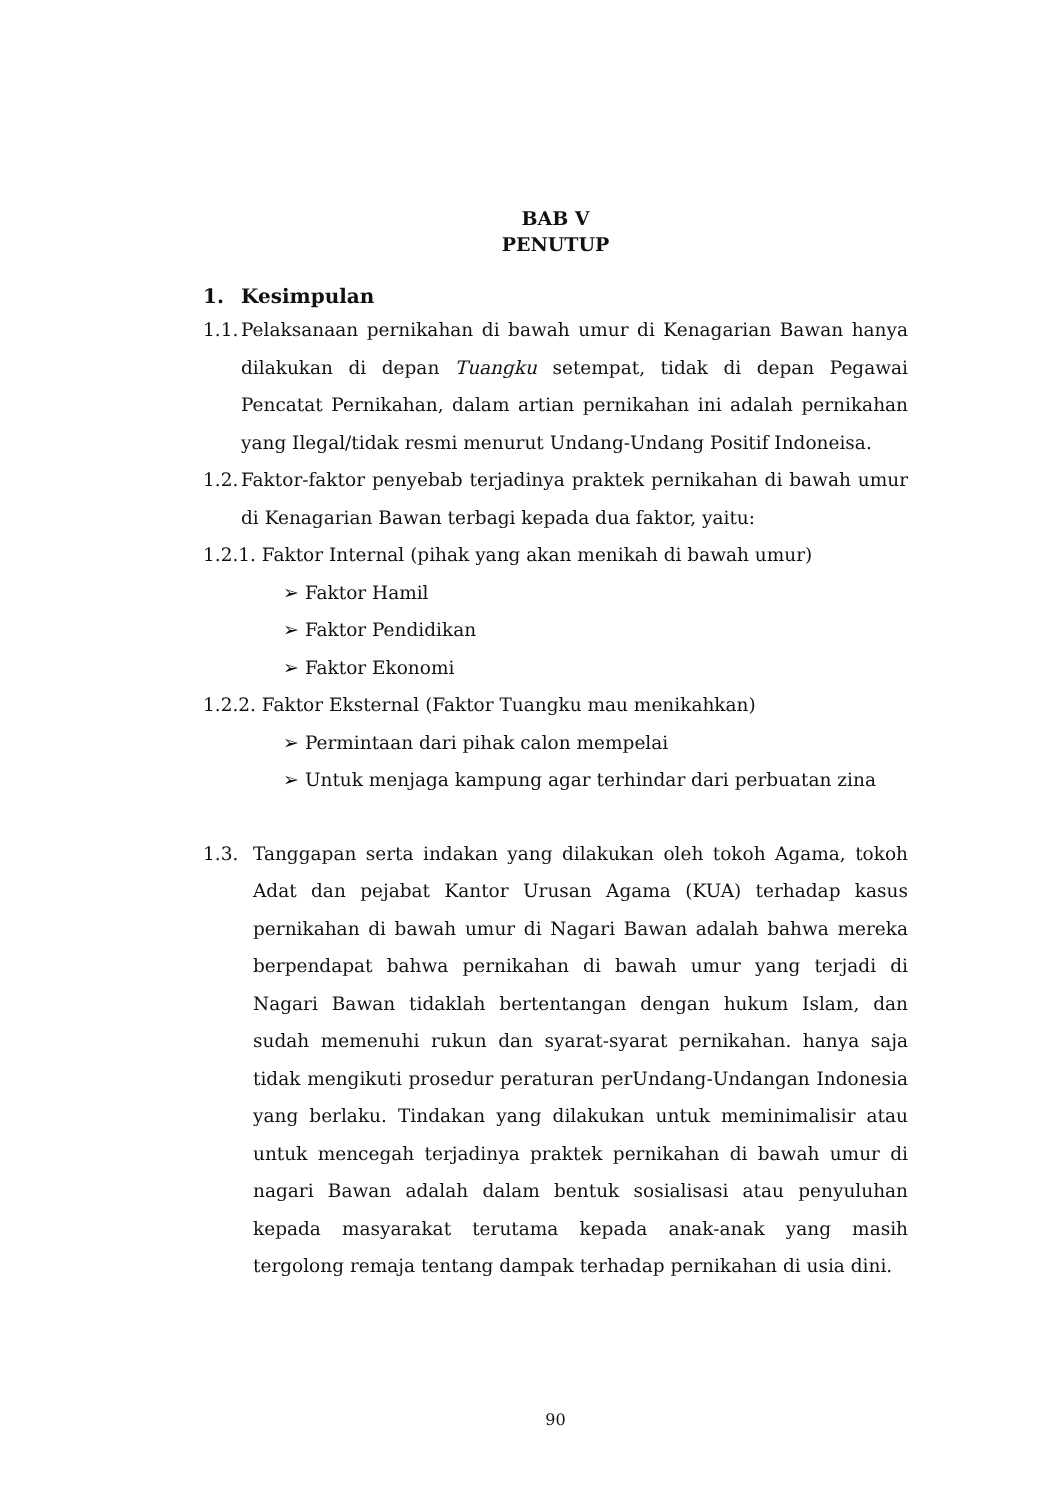BAB V
PENUTUP
1. Kesimpulan
1.1. Pelaksanaan pernikahan di bawah umur di Kenagarian Bawan hanya dilakukan di depan Tuangku setempat, tidak di depan Pegawai Pencatat Pernikahan, dalam artian pernikahan ini adalah pernikahan yang Ilegal/tidak resmi menurut Undang-Undang Positif Indoneisa.
1.2. Faktor-faktor penyebab terjadinya praktek pernikahan di bawah umur di Kenagarian Bawan terbagi kepada dua faktor, yaitu:
1.2.1. Faktor Internal (pihak yang akan menikah di bawah umur)
➢ Faktor Hamil
➢ Faktor Pendidikan
➢ Faktor Ekonomi
1.2.2. Faktor Eksternal (Faktor Tuangku mau menikahkan)
➢ Permintaan dari pihak calon mempelai
➢ Untuk menjaga kampung agar terhindar dari perbuatan zina
1.3. Tanggapan serta indakan yang dilakukan oleh tokoh Agama, tokoh Adat dan pejabat Kantor Urusan Agama (KUA) terhadap kasus pernikahan di bawah umur di Nagari Bawan adalah bahwa mereka berpendapat bahwa pernikahan di bawah umur yang terjadi di Nagari Bawan tidaklah bertentangan dengan hukum Islam, dan sudah memenuhi rukun dan syarat-syarat pernikahan. hanya saja tidak mengikuti prosedur peraturan perUndang-Undangan Indonesia yang berlaku. Tindakan yang dilakukan untuk meminimalisir atau untuk mencegah terjadinya praktek pernikahan di bawah umur di nagari Bawan adalah dalam bentuk sosialisasi atau penyuluhan kepada masyarakat terutama kepada anak-anak yang masih tergolong remaja tentang dampak terhadap pernikahan di usia dini.
90